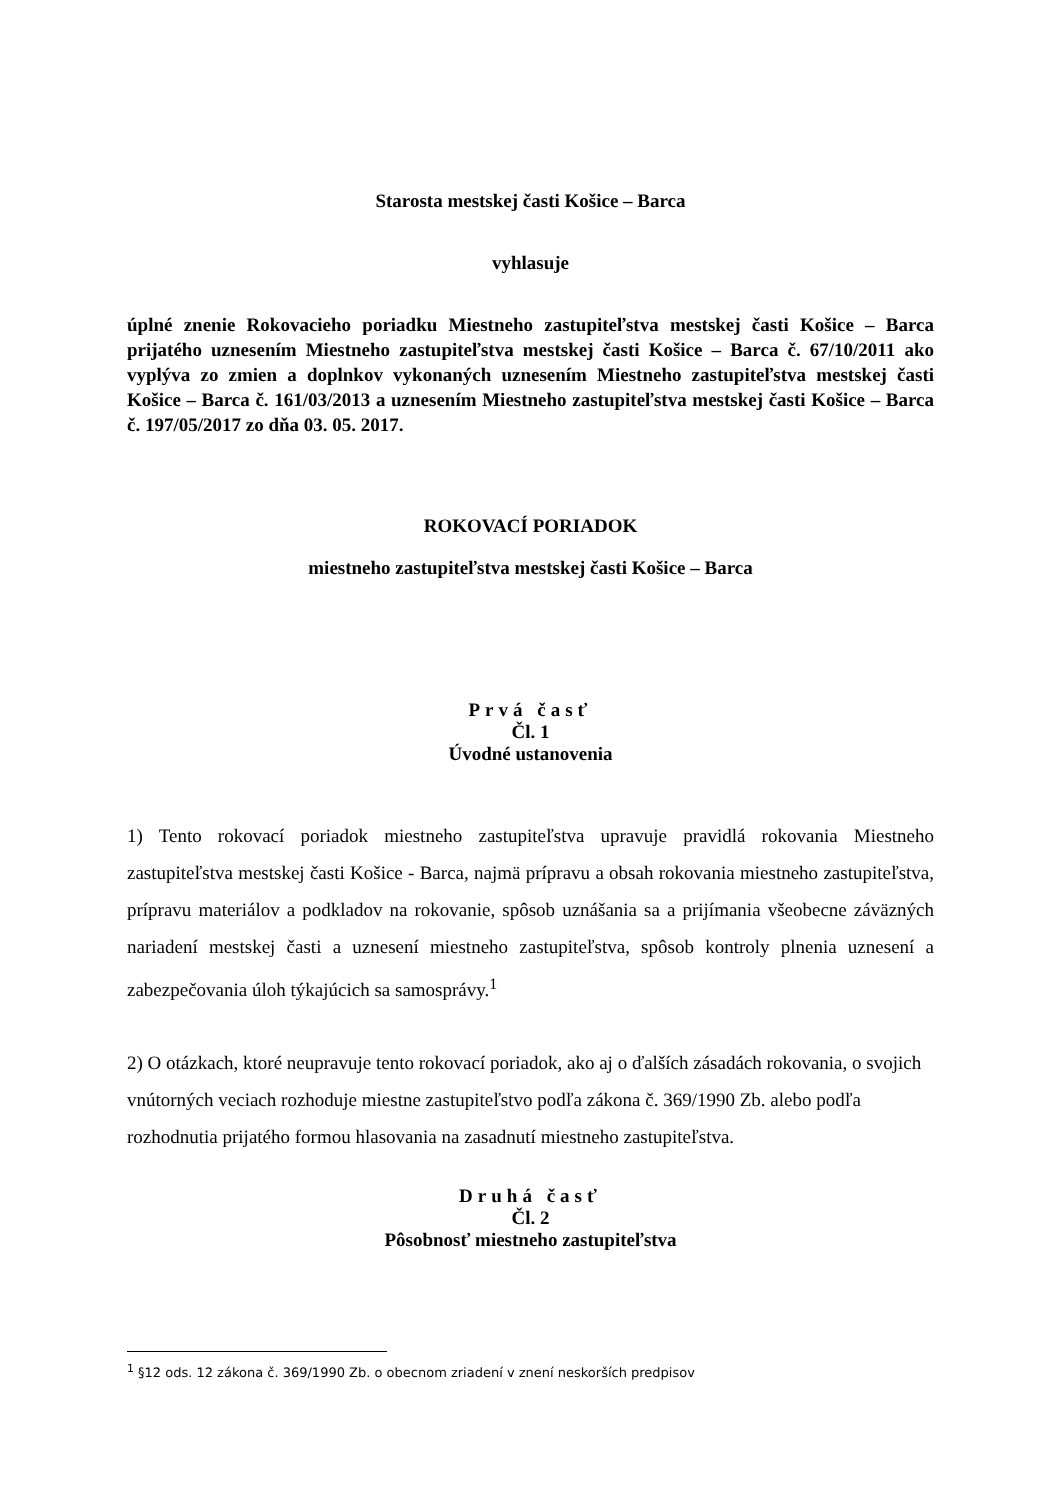Starosta mestskej časti Košice – Barca
vyhlasuje
úplné znenie Rokovacieho poriadku Miestneho zastupiteľstva mestskej časti Košice – Barca prijatého uznesením Miestneho zastupiteľstva mestskej časti Košice – Barca č. 67/10/2011 ako vyplýva zo zmien a doplnkov vykonaných uznesením Miestneho zastupiteľstva mestskej časti Košice – Barca č. 161/03/2013 a uznesením Miestneho zastupiteľstva mestskej časti Košice – Barca č. 197/05/2017 zo dňa 03. 05. 2017.
ROKOVACÍ PORIADOK
miestneho zastupiteľstva mestskej časti Košice – Barca
Prvá časť
Čl. 1
Úvodné ustanovenia
1) Tento rokovací poriadok miestneho zastupiteľstva upravuje pravidlá rokovania Miestneho zastupiteľstva mestskej časti Košice - Barca, najmä prípravu a obsah rokovania miestneho zastupiteľstva, prípravu materiálov a podkladov na rokovanie, spôsob uznášania sa a prijímania všeobecne záväzných nariadení mestskej časti a uznesení miestneho zastupiteľstva, spôsob kontroly plnenia uznesení a zabezpečovania úloh týkajúcich sa samosprávy.<sup>1</sup>
2) O otázkach, ktoré neupravuje tento rokovací poriadok, ako aj o ďalších zásadách rokovania, o svojich vnútorných veciach rozhoduje miestne zastupiteľstvo podľa zákona č. 369/1990 Zb. alebo podľa rozhodnutia prijatého formou hlasovania na zasadnutí miestneho zastupiteľstva.
Druhá časť
Čl. 2
Pôsobnosť miestneho zastupiteľstva
<sup>1</sup> §12 ods. 12 zákona č. 369/1990 Zb. o obecnom zriadení v znení neskorších predpisov